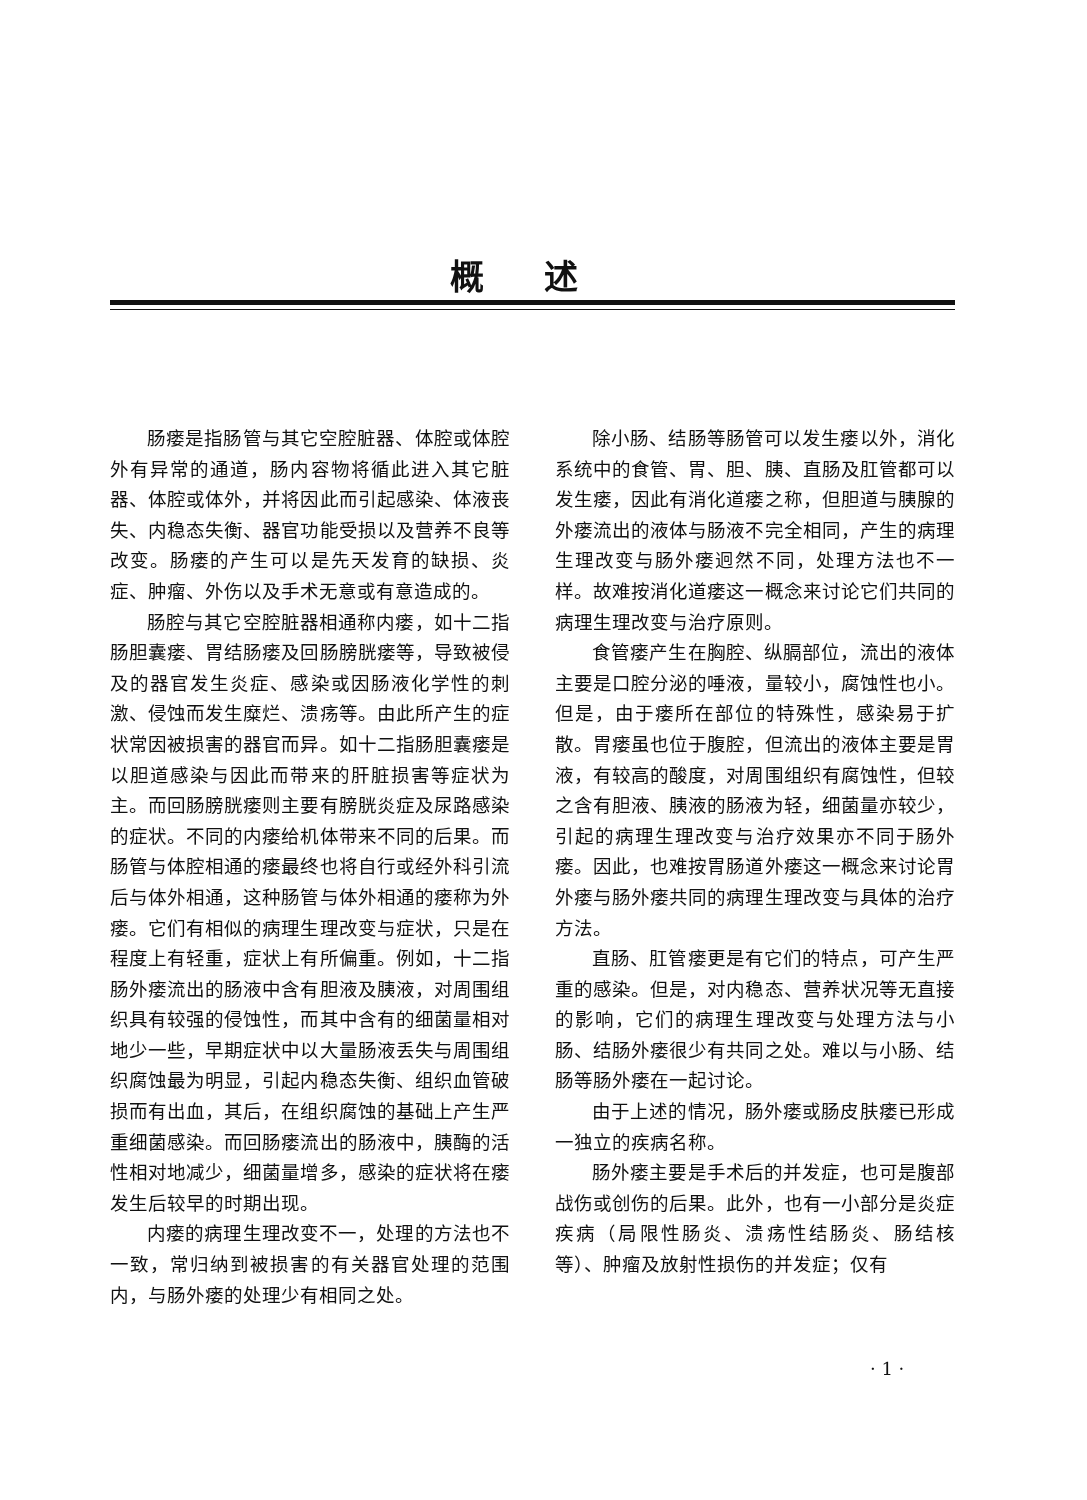概述
肠瘘是指肠管与其它空腔脏器、体腔或体腔外有异常的通道，肠内容物将循此进入其它脏器、体腔或体外，并将因此而引起感染、体液丧失、内稳态失衡、器官功能受损以及营养不良等改变。肠瘘的产生可以是先天发育的缺损、炎症、肿瘤、外伤以及手术无意或有意造成的。
肠腔与其它空腔脏器相通称内瘘，如十二指肠胆囊瘘、胃结肠瘘及回肠膀胱瘘等，导致被侵及的器官发生炎症、感染或因肠液化学性的刺激、侵蚀而发生糜烂、溃疡等。由此所产生的症状常因被损害的器官而异。如十二指肠胆囊瘘是以胆道感染与因此而带来的肝脏损害等症状为主。而回肠膀胱瘘则主要有膀胱炎症及尿路感染的症状。不同的内瘘给机体带来不同的后果。而肠管与体腔相通的瘘最终也将自行或经外科引流后与体外相通，这种肠管与体外相通的瘘称为外瘘。它们有相似的病理生理改变与症状，只是在程度上有轻重，症状上有所偏重。例如，十二指肠外瘘流出的肠液中含有胆液及胰液，对周围组织具有较强的侵蚀性，而其中含有的细菌量相对地少一些，早期症状中以大量肠液丢失与周围组织腐蚀最为明显，引起内稳态失衡、组织血管破损而有出血，其后，在组织腐蚀的基础上产生严重细菌感染。而回肠瘘流出的肠液中，胰酶的活性相对地减少，细菌量增多，感染的症状将在瘘发生后较早的时期出现。
内瘘的病理生理改变不一，处理的方法也不一致，常归纳到被损害的有关器官处理的范围内，与肠外瘘的处理少有相同之处。
除小肠、结肠等肠管可以发生瘘以外，消化系统中的食管、胃、胆、胰、直肠及肛管都可以发生瘘，因此有消化道瘘之称，但胆道与胰腺的外瘘流出的液体与肠液不完全相同，产生的病理生理改变与肠外瘘迥然不同，处理方法也不一样。故难按消化道瘘这一概念来讨论它们共同的病理生理改变与治疗原则。
食管瘘产生在胸腔、纵膈部位，流出的液体主要是口腔分泌的唾液，量较小，腐蚀性也小。但是，由于瘘所在部位的特殊性，感染易于扩散。胃瘘虽也位于腹腔，但流出的液体主要是胃液，有较高的酸度，对周围组织有腐蚀性，但较之含有胆液、胰液的肠液为轻，细菌量亦较少，引起的病理生理改变与治疗效果亦不同于肠外瘘。因此，也难按胃肠道外瘘这一概念来讨论胃外瘘与肠外瘘共同的病理生理改变与具体的治疗方法。
直肠、肛管瘘更是有它们的特点，可产生严重的感染。但是，对内稳态、营养状况等无直接的影响，它们的病理生理改变与处理方法与小肠、结肠外瘘很少有共同之处。难以与小肠、结肠等肠外瘘在一起讨论。
由于上述的情况，肠外瘘或肠皮肤瘘已形成一独立的疾病名称。
肠外瘘主要是手术后的并发症，也可是腹部战伤或创伤的后果。此外，也有一小部分是炎症疾病（局限性肠炎、溃疡性结肠炎、肠结核等）、肿瘤及放射性损伤的并发症；仅有
· 1 ·